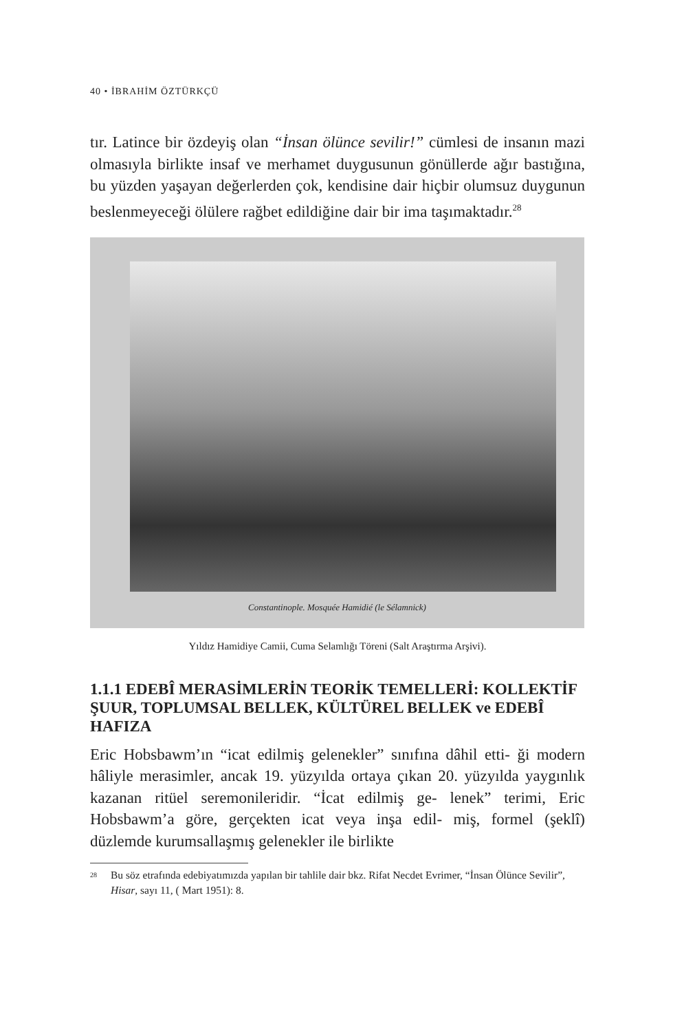40 • İBRAHİM ÖZTÜRKÇÜ
tır. Latince bir özdeyiş olan “İnsan ölünce sevilir!” cümlesi de insanın mazi olmasıyla birlikte insaf ve merhamet duygusunun gönüllerde ağır bastığına, bu yüzden yaşayan değerlerden çok, kendisine dair hiçbir olumsuz duygunun beslenmeyeceği ölülere rağbet edildiğine dair bir ima taşımaktadır.<sup>28</sup>
Constantinople. Mosquée Hamidié (le Sélamnick)
Yıldız Hamidiye Camii, Cuma Selamlığı Töreni (Salt Araştırma Arşivi).
1.1.1 EDEBÎ MERASİMLERİN TEORİK TEMELLERİ: KOLLEKTİF ŞUUR, TOPLUMSAL BELLEK, KÜLTÜREL BELLEK ve EDEBÎ HAFIZA
Eric Hobsbawm’ın “icat edilmiş gelenekler” sınıfına dâhil etti- ği modern hâliyle merasimler, ancak 19. yüzyılda ortaya çıkan 20. yüzyılda yaygınlık kazanan ritüel seremonileridir. “İcat edilmiş ge- lenek” terimi, Eric Hobsbawm’a göre, gerçekten icat veya inşa edil- miş, formel (şeklî) düzlemde kurumsallaşmış gelenekler ile birlikte
<sup>28</sup> Bu söz etrafında edebiyatımızda yapılan bir tahlile dair bkz. Rifat Necdet Evrimer, “İnsan Ölünce Sevilir”, Hisar, sayı 11, ( Mart 1951): 8.